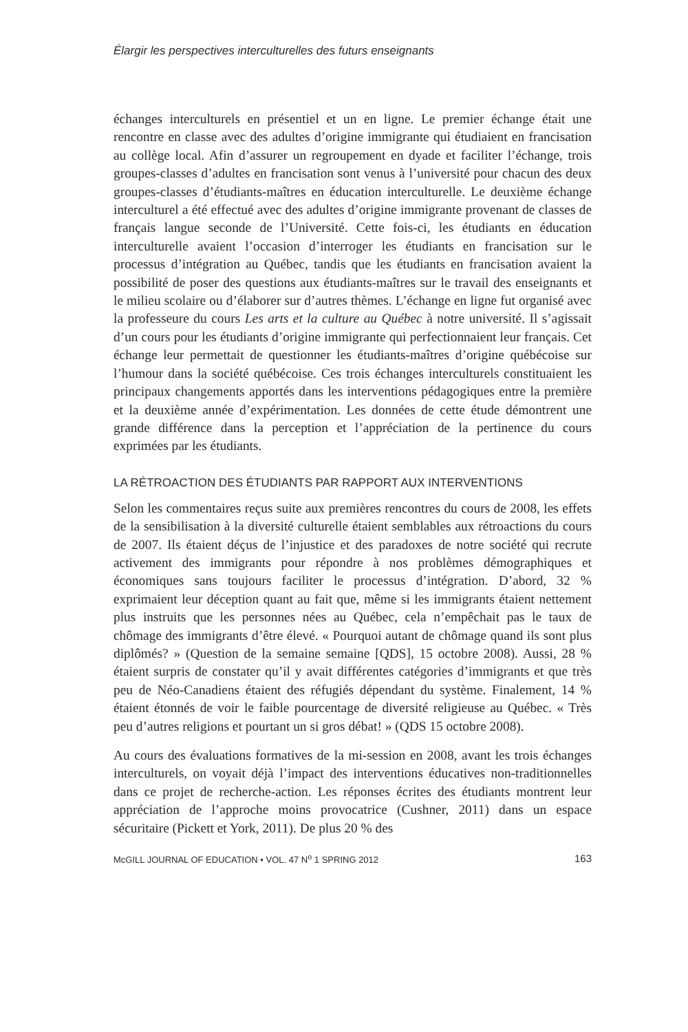Élargir les perspectives interculturelles des futurs enseignants
échanges interculturels en présentiel et un en ligne. Le premier échange était une rencontre en classe avec des adultes d’origine immigrante qui étudiaient en francisation au collège local. Afin d’assurer un regroupement en dyade et faciliter l’échange, trois groupes-classes d’adultes en francisation sont venus à l’université pour chacun des deux groupes-classes d’étudiants-maîtres en éducation interculturelle. Le deuxième échange interculturel a été effectué avec des adultes d’origine immigrante provenant de classes de français langue seconde de l’Université. Cette fois-ci, les étudiants en éducation interculturelle avaient l’occasion d’interroger les étudiants en francisation sur le processus d’intégration au Québec, tandis que les étudiants en francisation avaient la possibilité de poser des questions aux étudiants-maîtres sur le travail des enseignants et le milieu scolaire ou d’élaborer sur d’autres thèmes. L’échange en ligne fut organisé avec la professeure du cours Les arts et la culture au Québec à notre université. Il s’agissait d’un cours pour les étudiants d’origine immigrante qui perfectionnaient leur français. Cet échange leur permettait de questionner les étudiants-maîtres d’origine québécoise sur l’humour dans la société québécoise. Ces trois échanges interculturels constituaient les principaux changements apportés dans les interventions pédagogiques entre la première et la deuxième année d’expérimentation. Les données de cette étude démontrent une grande différence dans la perception et l’appréciation de la pertinence du cours exprimées par les étudiants.
LA RÉTROACTION DES ÉTUDIANTS PAR RAPPORT AUX INTERVENTIONS
Selon les commentaires reçus suite aux premières rencontres du cours de 2008, les effets de la sensibilisation à la diversité culturelle étaient semblables aux rétroactions du cours de 2007. Ils étaient déçus de l’injustice et des paradoxes de notre société qui recrute activement des immigrants pour répondre à nos problèmes démographiques et économiques sans toujours faciliter le processus d’intégration. D’abord, 32 % exprimaient leur déception quant au fait que, même si les immigrants étaient nettement plus instruits que les personnes nées au Québec, cela n’empêchait pas le taux de chômage des immigrants d’être élevé. « Pourquoi autant de chômage quand ils sont plus diplômés? » (Question de la semaine semaine [QDS], 15 octobre 2008). Aussi, 28 % étaient surpris de constater qu’il y avait différentes catégories d’immigrants et que très peu de Néo-Canadiens étaient des réfugiés dépendant du système. Finalement, 14 % étaient étonnés de voir le faible pourcentage de diversité religieuse au Québec. « Très peu d’autres religions et pourtant un si gros débat! » (QDS 15 octobre 2008).
Au cours des évaluations formatives de la mi-session en 2008, avant les trois échanges interculturels, on voyait déjà l’impact des interventions éducatives non-traditionnelles dans ce projet de recherche-action. Les réponses écrites des étudiants montrent leur appréciation de l’approche moins provocatrice (Cushner, 2011) dans un espace sécuritaire (Pickett et York, 2011). De plus 20 % des
McGILL JOURNAL OF EDUCATION • VOL. 47 N<sup>o</sup> 1 SPRING 2012 163